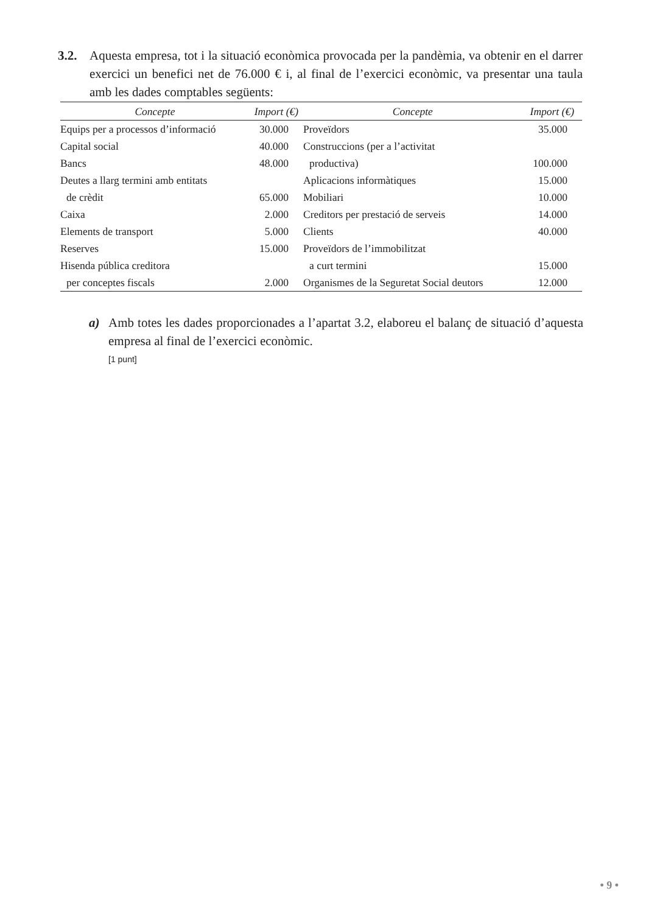3.2. Aquesta empresa, tot i la situació econòmica provocada per la pandèmia, va obtenir en el darrer exercici un benefici net de 76.000 € i, al final de l’exercici econòmic, va presentar una taula amb les dades comptables següents:
| Concepte | Import (€) | Concepte | Import (€) |
| --- | --- | --- | --- |
| Equips per a processos d’informació | 30.000 | Proveïdors | 35.000 |
| Capital social | 40.000 | Construccions (per a l’activitat | |
| Bancs | 48.000 | productiva) | 100.000 |
| Deutes a llarg termini amb entitats | | Aplicacions informàtiques | 15.000 |
| de crèdit | 65.000 | Mobiliari | 10.000 |
| Caixa | 2.000 | Creditors per prestació de serveis | 14.000 |
| Elements de transport | 5.000 | Clients | 40.000 |
| Reserves | 15.000 | Proveïdors de l’immobilitzat | |
| Hisenda pública creditora | | a curt termini | 15.000 |
| per conceptes fiscals | 2.000 | Organismes de la Seguretat Social deutors | 12.000 |
a) Amb totes les dades proporcionades a l’apartat 3.2, elaboreu el balanç de situació d’aquesta empresa al final de l’exercici econòmic.
[1 punt]
• 9 •